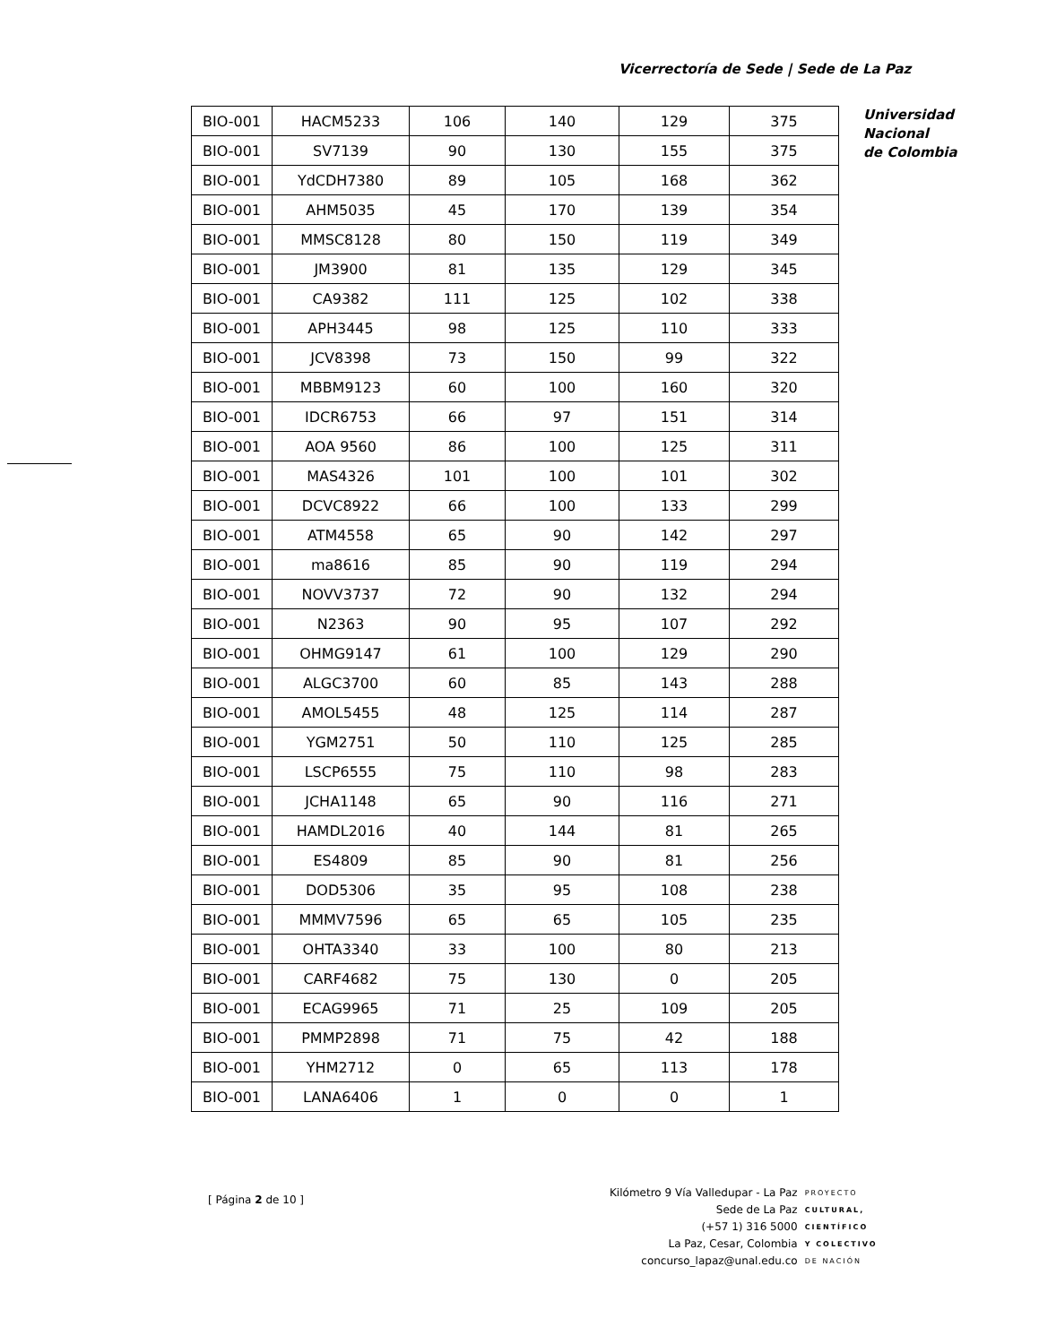Vicerrectoría de Sede | Sede de La Paz
| BIO-001 | HACM5233 | 106 | 140 | 129 | 375 |
| BIO-001 | SV7139 | 90 | 130 | 155 | 375 |
| BIO-001 | YdCDH7380 | 89 | 105 | 168 | 362 |
| BIO-001 | AHM5035 | 45 | 170 | 139 | 354 |
| BIO-001 | MMSC8128 | 80 | 150 | 119 | 349 |
| BIO-001 | JM3900 | 81 | 135 | 129 | 345 |
| BIO-001 | CA9382 | 111 | 125 | 102 | 338 |
| BIO-001 | APH3445 | 98 | 125 | 110 | 333 |
| BIO-001 | JCV8398 | 73 | 150 | 99 | 322 |
| BIO-001 | MBBM9123 | 60 | 100 | 160 | 320 |
| BIO-001 | IDCR6753 | 66 | 97 | 151 | 314 |
| BIO-001 | AOA 9560 | 86 | 100 | 125 | 311 |
| BIO-001 | MAS4326 | 101 | 100 | 101 | 302 |
| BIO-001 | DCVC8922 | 66 | 100 | 133 | 299 |
| BIO-001 | ATM4558 | 65 | 90 | 142 | 297 |
| BIO-001 | ma8616 | 85 | 90 | 119 | 294 |
| BIO-001 | NOVV3737 | 72 | 90 | 132 | 294 |
| BIO-001 | N2363 | 90 | 95 | 107 | 292 |
| BIO-001 | OHMG9147 | 61 | 100 | 129 | 290 |
| BIO-001 | ALGC3700 | 60 | 85 | 143 | 288 |
| BIO-001 | AMOL5455 | 48 | 125 | 114 | 287 |
| BIO-001 | YGM2751 | 50 | 110 | 125 | 285 |
| BIO-001 | LSCP6555 | 75 | 110 | 98 | 283 |
| BIO-001 | JCHA1148 | 65 | 90 | 116 | 271 |
| BIO-001 | HAMDL2016 | 40 | 144 | 81 | 265 |
| BIO-001 | ES4809 | 85 | 90 | 81 | 256 |
| BIO-001 | DOD5306 | 35 | 95 | 108 | 238 |
| BIO-001 | MMMV7596 | 65 | 65 | 105 | 235 |
| BIO-001 | OHTA3340 | 33 | 100 | 80 | 213 |
| BIO-001 | CARF4682 | 75 | 130 | 0 | 205 |
| BIO-001 | ECAG9965 | 71 | 25 | 109 | 205 |
| BIO-001 | PMMP2898 | 71 | 75 | 42 | 188 |
| BIO-001 | YHM2712 | 0 | 65 | 113 | 178 |
| BIO-001 | LANA6406 | 1 | 0 | 0 | 1 |
Universidad
Nacional
de Colombia
[ Página 2 de 10 ]
Kilómetro 9 Vía Valledupar - La Paz
Sede de La Paz
(+57 1) 316 5000
La Paz, Cesar, Colombia
concurso_lapaz@unal.edu.co
PROYECTO
CULTURAL,
CIENTÍFICO
Y COLECTIVO
DE NACIÓN